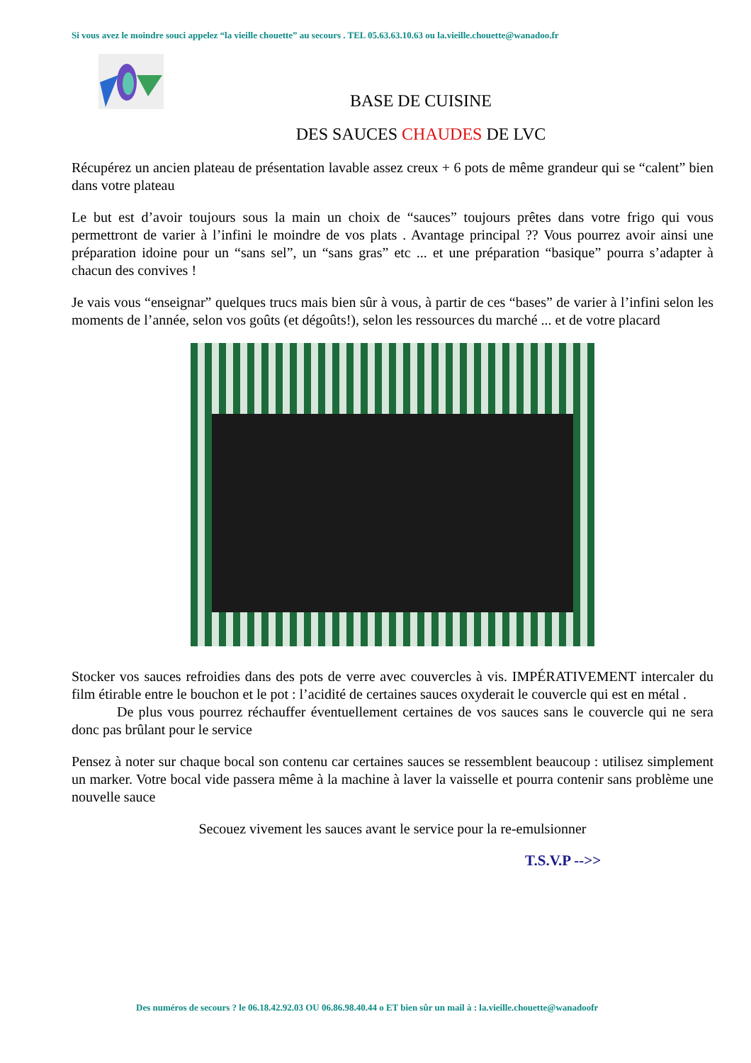Si vous avez le moindre souci appelez “la vieille chouette” au secours . TEL 05.63.63.10.63 ou la.vieille.chouette@wanadoo.fr
BASE DE CUISINE
DES SAUCES CHAUDES DE LVC
Récupérez un ancien plateau de présentation lavable assez creux + 6 pots de même grandeur qui se “calent” bien dans votre plateau
Le but est d’avoir toujours sous la main un choix de “sauces” toujours prêtes dans votre frigo qui vous permettront de varier à l’infini le moindre de vos plats . Avantage principal ?? Vous pourrez avoir ainsi une préparation idoine pour un “sans sel”, un “sans gras” etc ... et une préparation “basique” pourra s’adapter à chacun des convives !
Je vais vous “enseignar” quelques trucs mais bien sûr à vous, à partir de ces “bases” de varier à l’infini selon les moments de l’année, selon vos goûts (et dégoûts!), selon les ressources du marché ... et de votre placard
Stocker vos sauces refroidies dans des pots de verre avec couvercles à vis. IMPÉRATIVEMENT intercaler du film étirable entre le bouchon et le pot : l’acidité de certaines sauces oxyderait le couvercle qui est en métal .
De plus vous pourrez réchauffer éventuellement certaines de vos sauces sans le couvercle qui ne sera donc pas brûlant pour le service
Pensez à noter sur chaque bocal son contenu car certaines sauces se ressemblent beaucoup : utilisez simplement un marker. Votre bocal vide passera même à la machine à laver la vaisselle et pourra contenir sans problème une nouvelle sauce
Secouez vivement les sauces avant le service pour la re-emulsionner
T.S.V.P -->>
Des numéros de secours ? le 06.18.42.92.03 OU 06.86.98.40.44 o ET bien sûr un mail à : la.vieille.chouette@wanadoofr